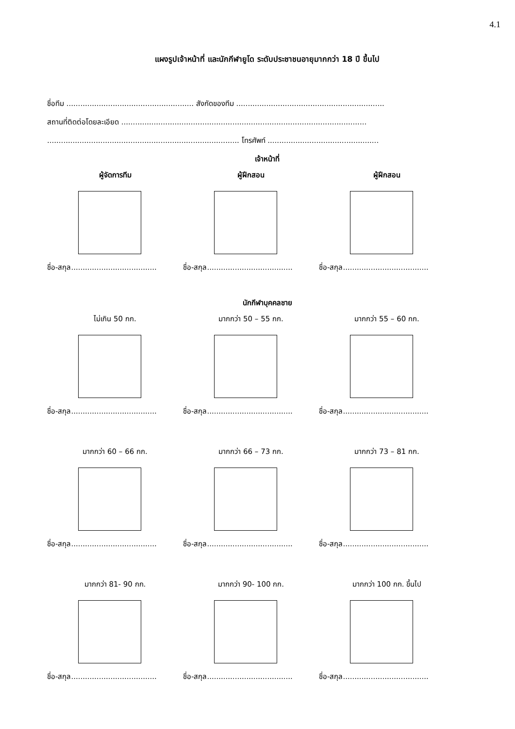4.1
แผงรูปเจ้าหน้าที่ และนักกีฬายูโด ระดับประชาชนอายุมากกว่า 18 ปี ขึ้นไป
ชื่อทีม ....................................................... สังกัดของทีม ................................................................
สถานที่ติดต่อโดยละเอียด ..........................................................................................................
................................................................................... โทรศัพท์ ................................................
เจ้าหน้าที่
ผู้จัดการทีม
ชื่อ-สกุล.....................................
ผู้ฝึกสอน
ชื่อ-สกุล.....................................
ผู้ฝึกสอน
ชื่อ-สกุล.....................................
นักกีฬาบุคคลชาย
ไม่เกิน 50 กก.
ชื่อ-สกุล.....................................
มากกว่า 50 – 55 กก.
ชื่อ-สกุล.....................................
มากกว่า 55 – 60 กก.
ชื่อ-สกุล.....................................
มากกว่า 60 – 66 กก.
ชื่อ-สกุล.....................................
มากกว่า 66 – 73 กก.
ชื่อ-สกุล.....................................
มากกว่า 73 – 81 กก.
ชื่อ-สกุล.....................................
มากกว่า 81- 90 กก.
ชื่อ-สกุล.....................................
มากกว่า 90- 100 กก.
ชื่อ-สกุล.....................................
มากกว่า 100 กก. ขึ้นไป
ชื่อ-สกุล.....................................